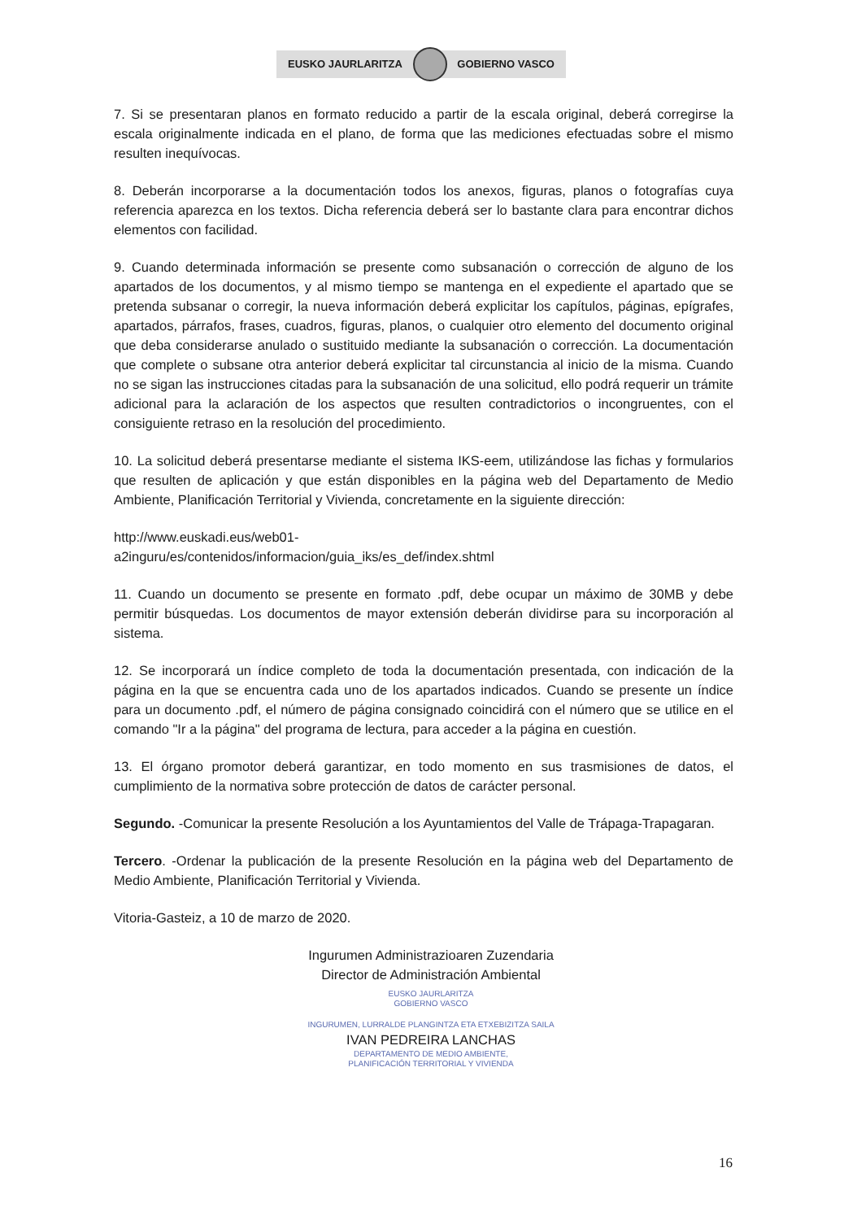EUSKO JAURLARITZA GOBIERNO VASCO
7. Si se presentaran planos en formato reducido a partir de la escala original, deberá corregirse la escala originalmente indicada en el plano, de forma que las mediciones efectuadas sobre el mismo resulten inequívocas.
8. Deberán incorporarse a la documentación todos los anexos, figuras, planos o fotografías cuya referencia aparezca en los textos. Dicha referencia deberá ser lo bastante clara para encontrar dichos elementos con facilidad.
9. Cuando determinada información se presente como subsanación o corrección de alguno de los apartados de los documentos, y al mismo tiempo se mantenga en el expediente el apartado que se pretenda subsanar o corregir, la nueva información deberá explicitar los capítulos, páginas, epígrafes, apartados, párrafos, frases, cuadros, figuras, planos, o cualquier otro elemento del documento original que deba considerarse anulado o sustituido mediante la subsanación o corrección. La documentación que complete o subsane otra anterior deberá explicitar tal circunstancia al inicio de la misma. Cuando no se sigan las instrucciones citadas para la subsanación de una solicitud, ello podrá requerir un trámite adicional para la aclaración de los aspectos que resulten contradictorios o incongruentes, con el consiguiente retraso en la resolución del procedimiento.
10. La solicitud deberá presentarse mediante el sistema IKS-eem, utilizándose las fichas y formularios que resulten de aplicación y que están disponibles en la página web del Departamento de Medio Ambiente, Planificación Territorial y Vivienda, concretamente en la siguiente dirección:
http://www.euskadi.eus/web01-
a2inguru/es/contenidos/informacion/guia_iks/es_def/index.shtml
11. Cuando un documento se presente en formato .pdf, debe ocupar un máximo de 30MB y debe permitir búsquedas. Los documentos de mayor extensión deberán dividirse para su incorporación al sistema.
12. Se incorporará un índice completo de toda la documentación presentada, con indicación de la página en la que se encuentra cada uno de los apartados indicados. Cuando se presente un índice para un documento .pdf, el número de página consignado coincidirá con el número que se utilice en el comando "Ir a la página" del programa de lectura, para acceder a la página en cuestión.
13. El órgano promotor deberá garantizar, en todo momento en sus trasmisiones de datos, el cumplimiento de la normativa sobre protección de datos de carácter personal.
Segundo. -Comunicar la presente Resolución a los Ayuntamientos del Valle de Trápaga-Trapagaran.
Tercero. -Ordenar la publicación de la presente Resolución en la página web del Departamento de Medio Ambiente, Planificación Territorial y Vivienda.
Vitoria-Gasteiz, a 10 de marzo de 2020.
Ingurumen Administrazioaren Zuzendaria
Director de Administración Ambiental
EUSKO JAURLARITZA
GOBIERNO VASCO
INGURUMEN, LURRALDE PLANGINTZA ETA ETXEBIZITZA SAILA
IVAN PEDREIRA LANCHAS
DEPARTAMENTO DE MEDIO AMBIENTE,
PLANIFICACIÓN TERRITORIAL Y VIVIENDA
16